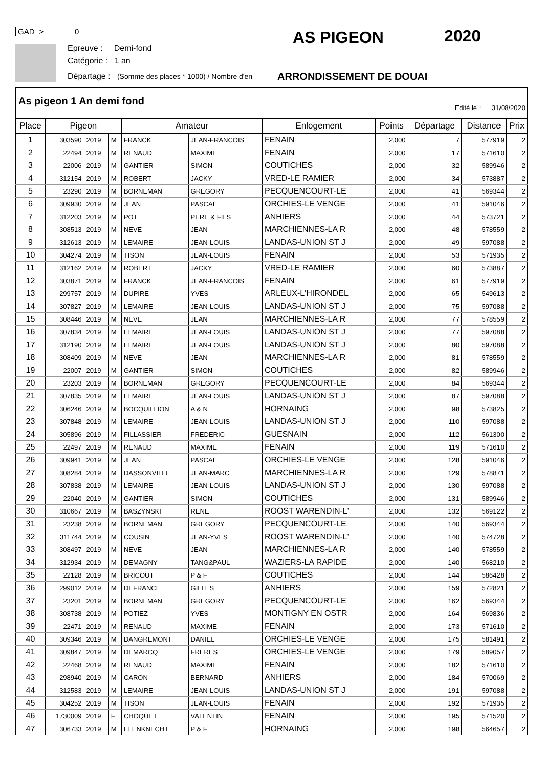GAD > 0
Epreuve : Demi-fond
Catégorie : 1 an
Départage : (Somme des places * 1000) / Nombre d'en
ARRONDISSEMENT DE DOUAI
AS PIGEON 2020
As pigeon 1 An demi fond
Edité le : 31/08/2020
| Place | Pigeon | | | Amateur | | Enlogement | Points | Départage | Distance | Prix |
| --- | --- | --- | --- | --- | --- | --- | --- | --- | --- | --- |
| 1 | 303590 | 2019 | M | FRANCK | JEAN-FRANCOIS | FENAIN | 2,000 | 7 | 577919 | 2 |
| 2 | 22494 | 2019 | M | RENAUD | MAXIME | FENAIN | 2,000 | 17 | 571610 | 2 |
| 3 | 22006 | 2019 | M | GANTIER | SIMON | COUTICHES | 2,000 | 32 | 589946 | 2 |
| 4 | 312154 | 2019 | M | ROBERT | JACKY | VRED-LE RAMIER | 2,000 | 34 | 573887 | 2 |
| 5 | 23290 | 2019 | M | BORNEMAN | GREGORY | PECQUENCOURT-LE | 2,000 | 41 | 569344 | 2 |
| 6 | 309930 | 2019 | M | JEAN | PASCAL | ORCHIES-LE VENGE | 2,000 | 41 | 591046 | 2 |
| 7 | 312203 | 2019 | M | POT | PERE & FILS | ANHIERS | 2,000 | 44 | 573721 | 2 |
| 8 | 308513 | 2019 | M | NEVE | JEAN | MARCHIENNES-LA R | 2,000 | 48 | 578559 | 2 |
| 9 | 312613 | 2019 | M | LEMAIRE | JEAN-LOUIS | LANDAS-UNION ST J | 2,000 | 49 | 597088 | 2 |
| 10 | 304274 | 2019 | M | TISON | JEAN-LOUIS | FENAIN | 2,000 | 53 | 571935 | 2 |
| 11 | 312162 | 2019 | M | ROBERT | JACKY | VRED-LE RAMIER | 2,000 | 60 | 573887 | 2 |
| 12 | 303871 | 2019 | M | FRANCK | JEAN-FRANCOIS | FENAIN | 2,000 | 61 | 577919 | 2 |
| 13 | 299757 | 2019 | M | DUPIRE | YVES | ARLEUX-L'HIRONDEL | 2,000 | 65 | 549613 | 2 |
| 14 | 307827 | 2019 | M | LEMAIRE | JEAN-LOUIS | LANDAS-UNION ST J | 2,000 | 75 | 597088 | 2 |
| 15 | 308446 | 2019 | M | NEVE | JEAN | MARCHIENNES-LA R | 2,000 | 77 | 578559 | 2 |
| 16 | 307834 | 2019 | M | LEMAIRE | JEAN-LOUIS | LANDAS-UNION ST J | 2,000 | 77 | 597088 | 2 |
| 17 | 312190 | 2019 | M | LEMAIRE | JEAN-LOUIS | LANDAS-UNION ST J | 2,000 | 80 | 597088 | 2 |
| 18 | 308409 | 2019 | M | NEVE | JEAN | MARCHIENNES-LA R | 2,000 | 81 | 578559 | 2 |
| 19 | 22007 | 2019 | M | GANTIER | SIMON | COUTICHES | 2,000 | 82 | 589946 | 2 |
| 20 | 23203 | 2019 | M | BORNEMAN | GREGORY | PECQUENCOURT-LE | 2,000 | 84 | 569344 | 2 |
| 21 | 307835 | 2019 | M | LEMAIRE | JEAN-LOUIS | LANDAS-UNION ST J | 2,000 | 87 | 597088 | 2 |
| 22 | 306246 | 2019 | M | BOCQUILLION | A & N | HORNAING | 2,000 | 98 | 573825 | 2 |
| 23 | 307848 | 2019 | M | LEMAIRE | JEAN-LOUIS | LANDAS-UNION ST J | 2,000 | 110 | 597088 | 2 |
| 24 | 305896 | 2019 | M | FILLASSIER | FREDERIC | GUESNAIN | 2,000 | 112 | 561300 | 2 |
| 25 | 22497 | 2019 | M | RENAUD | MAXIME | FENAIN | 2,000 | 119 | 571610 | 2 |
| 26 | 309941 | 2019 | M | JEAN | PASCAL | ORCHIES-LE VENGE | 2,000 | 128 | 591046 | 2 |
| 27 | 308284 | 2019 | M | DASSONVILLE | JEAN-MARC | MARCHIENNES-LA R | 2,000 | 129 | 578871 | 2 |
| 28 | 307838 | 2019 | M | LEMAIRE | JEAN-LOUIS | LANDAS-UNION ST J | 2,000 | 130 | 597088 | 2 |
| 29 | 22040 | 2019 | M | GANTIER | SIMON | COUTICHES | 2,000 | 131 | 589946 | 2 |
| 30 | 310667 | 2019 | M | BASZYNSKI | RENE | ROOST WARENDIN-L' | 2,000 | 132 | 569122 | 2 |
| 31 | 23238 | 2019 | M | BORNEMAN | GREGORY | PECQUENCOURT-LE | 2,000 | 140 | 569344 | 2 |
| 32 | 311744 | 2019 | M | COUSIN | JEAN-YVES | ROOST WARENDIN-L' | 2,000 | 140 | 574728 | 2 |
| 33 | 308497 | 2019 | M | NEVE | JEAN | MARCHIENNES-LA R | 2,000 | 140 | 578559 | 2 |
| 34 | 312934 | 2019 | M | DEMAGNY | TANG&PAUL | WAZIERS-LA RAPIDE | 2,000 | 140 | 568210 | 2 |
| 35 | 22128 | 2019 | M | BRICOUT | P & F | COUTICHES | 2,000 | 144 | 586428 | 2 |
| 36 | 299012 | 2019 | M | DEFRANCE | GILLES | ANHIERS | 2,000 | 159 | 572821 | 2 |
| 37 | 23201 | 2019 | M | BORNEMAN | GREGORY | PECQUENCOURT-LE | 2,000 | 162 | 569344 | 2 |
| 38 | 308738 | 2019 | M | POTIEZ | YVES | MONTIGNY EN OSTR | 2,000 | 164 | 569836 | 2 |
| 39 | 22471 | 2019 | M | RENAUD | MAXIME | FENAIN | 2,000 | 173 | 571610 | 2 |
| 40 | 309346 | 2019 | M | DANGREMONT | DANIEL | ORCHIES-LE VENGE | 2,000 | 175 | 581491 | 2 |
| 41 | 309847 | 2019 | M | DEMARCQ | FRERES | ORCHIES-LE VENGE | 2,000 | 179 | 589057 | 2 |
| 42 | 22468 | 2019 | M | RENAUD | MAXIME | FENAIN | 2,000 | 182 | 571610 | 2 |
| 43 | 298940 | 2019 | M | CARON | BERNARD | ANHIERS | 2,000 | 184 | 570069 | 2 |
| 44 | 312583 | 2019 | M | LEMAIRE | JEAN-LOUIS | LANDAS-UNION ST J | 2,000 | 191 | 597088 | 2 |
| 45 | 304252 | 2019 | M | TISON | JEAN-LOUIS | FENAIN | 2,000 | 192 | 571935 | 2 |
| 46 | 1730009 | 2019 | F | CHOQUET | VALENTIN | FENAIN | 2,000 | 195 | 571520 | 2 |
| 47 | 306733 | 2019 | M | LEENKNECHT | P & F | HORNAING | 2,000 | 198 | 564657 | 2 |